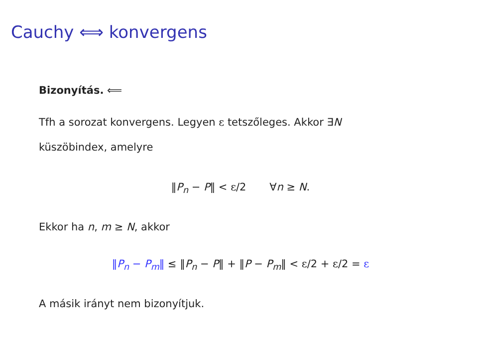Cauchy ⟺ konvergens
Bizonyítás. ⟸
Tfh a sorozat konvergens. Legyen ε tetszőleges. Akkor ∃N
küszöbindex, amelyre
‖P<sub>n</sub> − P‖ < ε/2 ∀n ≥ N.
Ekkor ha n, m ≥ N, akkor
‖P<sub>n</sub> − P<sub>m</sub>‖ ≤ ‖P<sub>n</sub> − P‖ + ‖P − P<sub>m</sub>‖ < ε/2 + ε/2 = ε
A másik irányt nem bizonyítjuk.